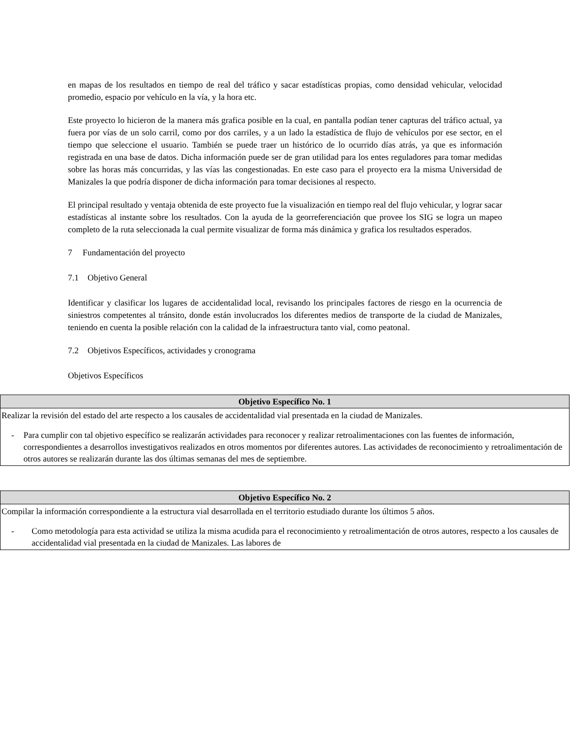en mapas de los resultados en tiempo de real del tráfico y sacar estadísticas propias, como densidad vehicular, velocidad promedio, espacio por vehículo en la vía, y la hora etc.
Este proyecto lo hicieron de la manera más grafica posible en la cual, en pantalla podían tener capturas del tráfico actual, ya fuera por vías de un solo carril, como por dos carriles, y a un lado la estadística de flujo de vehículos por ese sector, en el tiempo que seleccione el usuario. También se puede traer un histórico de lo ocurrido días atrás, ya que es información registrada en una base de datos. Dicha información puede ser de gran utilidad para los entes reguladores para tomar medidas sobre las horas más concurridas, y las vías las congestionadas. En este caso para el proyecto era la misma Universidad de Manizales la que podría disponer de dicha información para tomar decisiones al respecto.
El principal resultado y ventaja obtenida de este proyecto fue la visualización en tiempo real del flujo vehicular, y lograr sacar estadísticas al instante sobre los resultados. Con la ayuda de la georreferenciación que provee los SIG se logra un mapeo completo de la ruta seleccionada la cual permite visualizar de forma más dinámica y grafica los resultados esperados.
7 Fundamentación del proyecto
7.1 Objetivo General
Identificar y clasificar los lugares de accidentalidad local, revisando los principales factores de riesgo en la ocurrencia de siniestros competentes al tránsito, donde están involucrados los diferentes medios de transporte de la ciudad de Manizales, teniendo en cuenta la posible relación con la calidad de la infraestructura tanto vial, como peatonal.
7.2 Objetivos Específicos, actividades y cronograma
Objetivos Específicos
| Objetivo Específico No. 1 |
| --- |
| Realizar la revisión del estado del arte respecto a los causales de accidentalidad vial presentada en la ciudad de Manizales. - Para cumplir con tal objetivo específico se realizarán actividades para reconocer y realizar retroalimentaciones con las fuentes de información, correspondientes a desarrollos investigativos realizados en otros momentos por diferentes autores. Las actividades de reconocimiento y retroalimentación de otros autores se realizarán durante las dos últimas semanas del mes de septiembre. |
| Objetivo Específico No. 2 |
| --- |
| Compilar la información correspondiente a la estructura vial desarrollada en el territorio estudiado durante los últimos 5 años. - Como metodología para esta actividad se utiliza la misma acudida para el reconocimiento y retroalimentación de otros autores, respecto a los causales de accidentalidad vial presentada en la ciudad de Manizales. Las labores de |